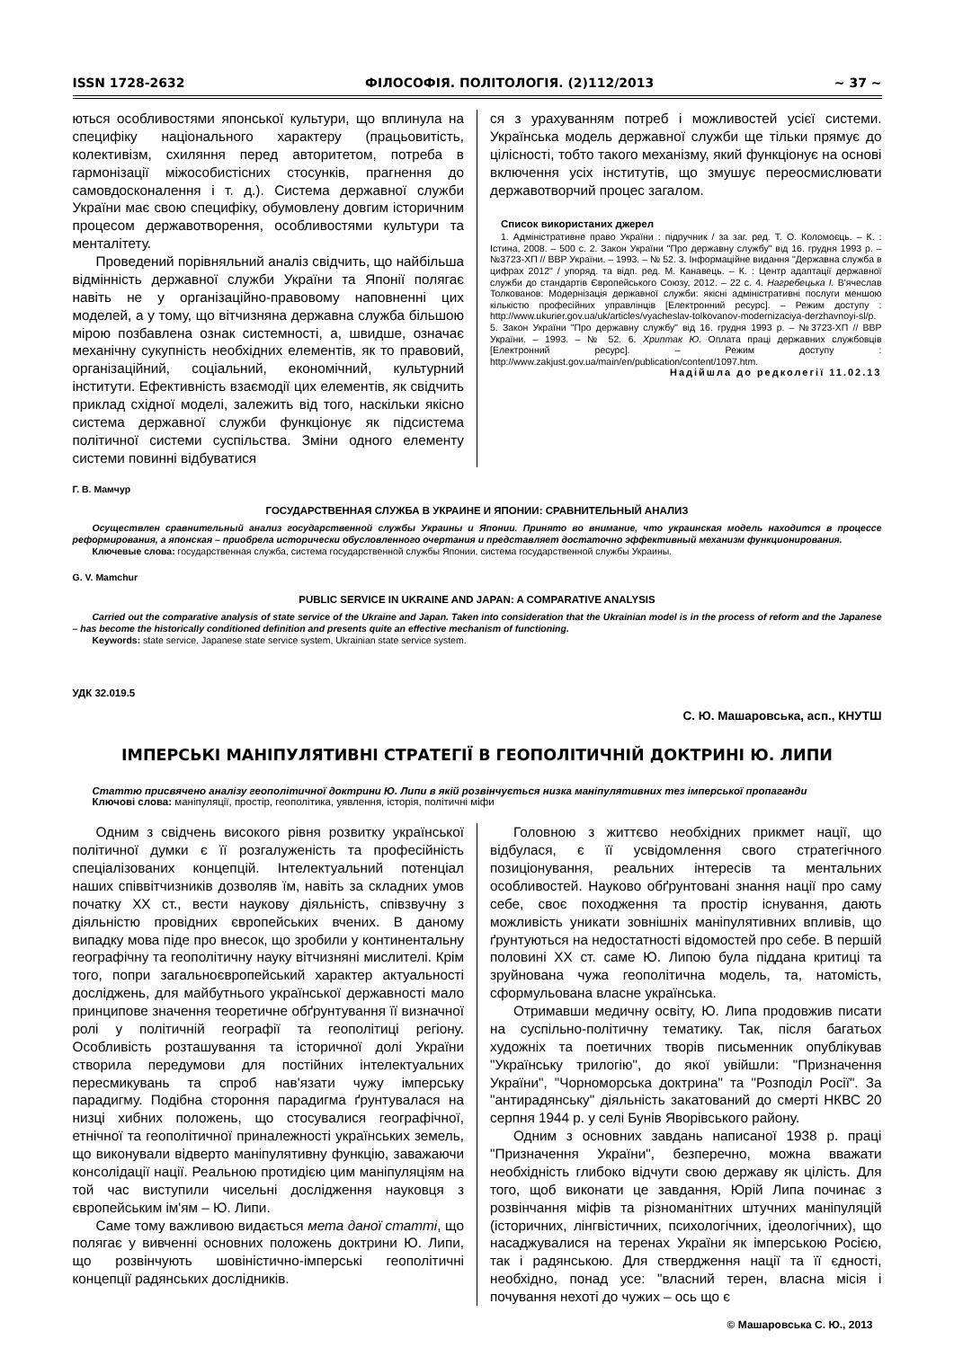ISSN 1728-2632 ФІЛОСОФІЯ. ПОЛІТОЛОГІЯ. (2)112/2013 ~ 37 ~
ються особливостями японської культури, що вплинула на специфіку національного характеру (працьовитість, колективізм, схиляння перед авторитетом, потреба в гармонізації міжособистісних стосунків, прагнення до самовдосконалення і т. д.). Система державної служби України має свою специфіку, обумовлену довгим історичним процесом державотворення, особливостями культури та менталітету.
Проведений порівняльний аналіз свідчить, що найбільша відмінність державної служби України та Японії полягає навіть не у організаційно-правовому наповненні цих моделей, а у тому, що вітчизняна державна служба більшою мірою позбавлена ознак системності, а, швидше, означає механічну сукупність необхідних елементів, як то правовий, організаційний, соціальний, економічний, культурний інститути. Ефективність взаємодії цих елементів, як свідчить приклад східної моделі, залежить від того, наскільки якісно система державної служби функціонує як підсистема політичної системи суспільства. Зміни одного елементу системи повинні відбуватися
ся з урахуванням потреб і можливостей усієї системи. Українська модель державної служби ще тільки прямує до цілісності, тобто такого механізму, який функціонує на основі включення усіх інститутів, що змушує переосмислювати державотворчий процес загалом.
Список використаних джерел
1. Адміністративне право України : підручник / за заг. ред. Т. О. Коломоєць. – К. : Істина, 2008. – 500 с. 2. Закон України "Про державну службу" від 16. грудня 1993 р. – №3723-ХП // ВВР України. – 1993. – № 52. 3. Інформаційне видання "Державна служба в цифрах 2012" / упоряд. та відп. ред. М. Канавець. – К. : Центр адаптації державної служби до стандартів Європейського Союзу, 2012. – 22 с. 4. Нагребецька І. В'ячеслав Толкованов: Модернізація державної служби: якісні адміністративні послуги меншою кількістю професійних управлінців [Електронний ресурс]. – Режим доступу : http://www.ukurier.gov.ua/uk/articles/vyacheslav-tolkovanov-modernizaciya-derzhavnoyi-sl/p. 5. Закон України "Про державну службу" від 16. грудня 1993 р. – №3723-ХП // ВВР України. – 1993. – № 52. 6. Хриптак Ю. Оплата праці державних службовців [Електронний ресурс]. – Режим доступу : http://www.zakjust.gov.ua/main/en/publication/content/1097.htm.
Надійшла до редколегії 11.02.13
Г. В. Мамчур
ГОСУДАРСТВЕННАЯ СЛУЖБА В УКРАИНЕ И ЯПОНИИ: СРАВНИТЕЛЬНЫЙ АНАЛИЗ
Осуществлен сравнительный анализ государственной службы Украины и Японии. Принято во внимание, что украинская модель находится в процессе реформирования, а японская – приобрела исторически обусловленного очертания и представляет достаточно эффективный механизм функционирования.
Ключевые слова: государственная служба, система государственной службы Японии, система государственной службы Украины.
G. V. Mamchur
PUBLIC SERVICE IN UKRAINE AND JAPAN: A COMPARATIVE ANALYSIS
Carried out the comparative analysis of state service of the Ukraine and Japan. Taken into consideration that the Ukrainian model is in the process of reform and the Japanese – has become the historically conditioned definition and presents quite an effective mechanism of functioning.
Keywords: state service, Japanese state service system, Ukrainian state service system.
УДК 32.019.5
С. Ю. Машаровська, асп., КНУТШ
ІМПЕРСЬКІ МАНІПУЛЯТИВНІ СТРАТЕГІЇ В ГЕОПОЛІТИЧНІЙ ДОКТРИНІ Ю. ЛИПИ
Статтю присвячено аналізу геополітичної доктрини Ю. Липи в якій розвінчується низка маніпулятивних тез імперської пропаганди
Ключові слова: маніпуляції, простір, геополітика, уявлення, історія, політичні міфи
Одним з свідчень високого рівня розвитку української політичної думки є її розгалуженість та професійність спеціалізованих концепцій. Інтелектуальний потенціал наших співвітчизників дозволяв їм, навіть за складних умов початку ХХ ст., вести наукову діяльність, співзвучну з діяльністю провідних європейських вчених. В даному випадку мова піде про внесок, що зробили у континентальну географічну та геополітичну науку вітчизняні мислителі. Крім того, попри загальноєвропейський характер актуальності досліджень, для майбутнього української державності мало принципове значення теоретичне обґрунтування її визначної ролі у політичній географії та геополітиці регіону. Особливість розташування та історичної долі України створила передумови для постійних інтелектуальних пересмикувань та спроб нав'язати чужу імперську парадигму. Подібна стороння парадигма ґрунтувалася на низці хибних положень, що стосувалися географічної, етнічної та геополітичної приналежності українських земель, що виконували відверто маніпулятивну функцію, заважаючи консолідації нації. Реальною протидією цим маніпуляціям на той час виступили чисельні дослідження науковця з європейським ім'ям – Ю. Липи.
Саме тому важливою видається мета даної статті, що полягає у вивченні основних положень доктрини Ю. Липи, що розвінчують шовіністично-імперські геополітичні концепції радянських дослідників.
Головною з життєво необхідних прикмет нації, що відбулася, є її усвідомлення свого стратегічного позиціонування, реальних інтересів та ментальних особливостей. Науково обґрунтовані знання нації про саму себе, своє походження та простір існування, дають можливість уникати зовнішніх маніпулятивних впливів, що ґрунтуються на недостатності відомостей про себе. В першій половині ХХ ст. саме Ю. Липою була піддана критиці та зруйнована чужа геополітична модель, та, натомість, сформульована власне українська.
Отримавши медичну освіту, Ю. Липа продовжив писати на суспільно-політичну тематику. Так, після багатьох художніх та поетичних творів письменник опублікував "Українську трилогію", до якої увійшли: "Призначення України", "Чорноморська доктрина" та "Розподіл Росії". За "антирадянську" діяльність закатований до смерті НКВС 20 серпня 1944 р. у селі Бунів Яворівського району.
Одним з основних завдань написаної 1938 р. праці "Призначення України", безперечно, можна вважати необхідність глибоко відчути свою державу як цілість. Для того, щоб виконати це завдання, Юрій Липа починає з розвінчання міфів та різноманітних штучних маніпуляцій (історичних, лінгвістичних, психологічних, ідеологічних), що насаджувалися на теренах України як імперською Росією, так і радянською. Для ствердження нації та її єдності, необхідно, понад усе: "власний терен, власна місія і почування нехоті до чужих – ось що є
© Машаровська С. Ю., 2013